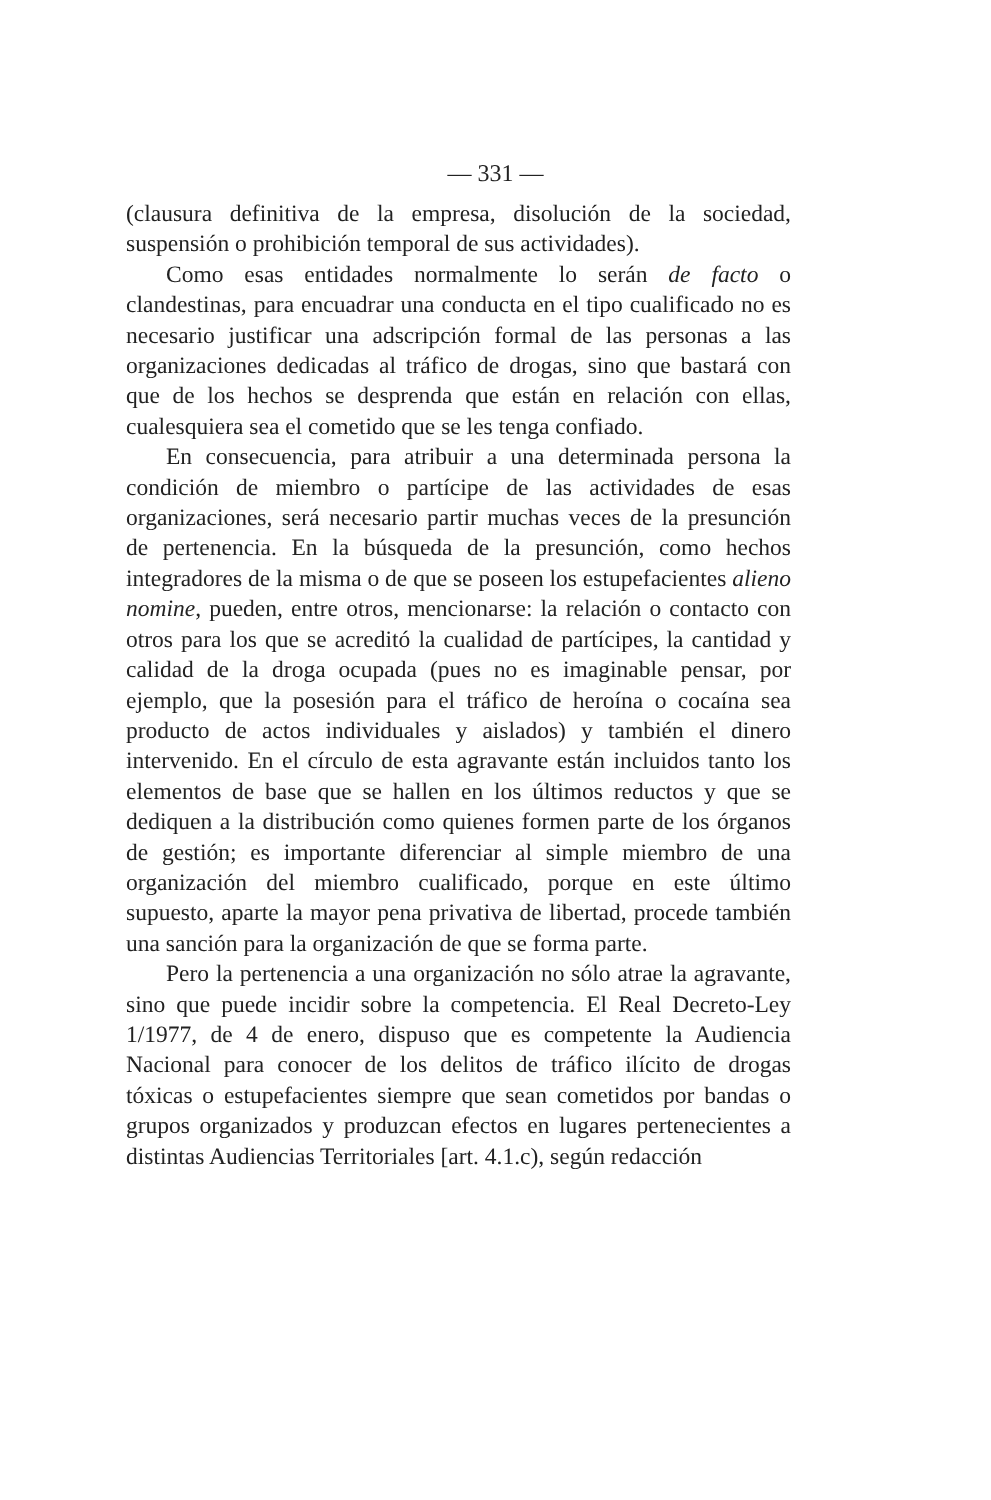— 331 —
(clausura definitiva de la empresa, disolución de la sociedad, suspensión o prohibición temporal de sus actividades).
Como esas entidades normalmente lo serán de facto o clandestinas, para encuadrar una conducta en el tipo cualificado no es necesario justificar una adscripción formal de las personas a las organizaciones dedicadas al tráfico de drogas, sino que bastará con que de los hechos se desprenda que están en relación con ellas, cualesquiera sea el cometido que se les tenga confiado.
En consecuencia, para atribuir a una determinada persona la condición de miembro o partícipe de las actividades de esas organizaciones, será necesario partir muchas veces de la presunción de pertenencia. En la búsqueda de la presunción, como hechos integradores de la misma o de que se poseen los estupefacientes alieno nomine, pueden, entre otros, mencionarse: la relación o contacto con otros para los que se acreditó la cualidad de partícipes, la cantidad y calidad de la droga ocupada (pues no es imaginable pensar, por ejemplo, que la posesión para el tráfico de heroína o cocaína sea producto de actos individuales y aislados) y también el dinero intervenido. En el círculo de esta agravante están incluidos tanto los elementos de base que se hallen en los últimos reductos y que se dediquen a la distribución como quienes formen parte de los órganos de gestión; es importante diferenciar al simple miembro de una organización del miembro cualificado, porque en este último supuesto, aparte la mayor pena privativa de libertad, procede también una sanción para la organización de que se forma parte.
Pero la pertenencia a una organización no sólo atrae la agravante, sino que puede incidir sobre la competencia. El Real Decreto-Ley 1/1977, de 4 de enero, dispuso que es competente la Audiencia Nacional para conocer de los delitos de tráfico ilícito de drogas tóxicas o estupefacientes siempre que sean cometidos por bandas o grupos organizados y produzcan efectos en lugares pertenecientes a distintas Audiencias Territoriales [art. 4.1.c), según redacción